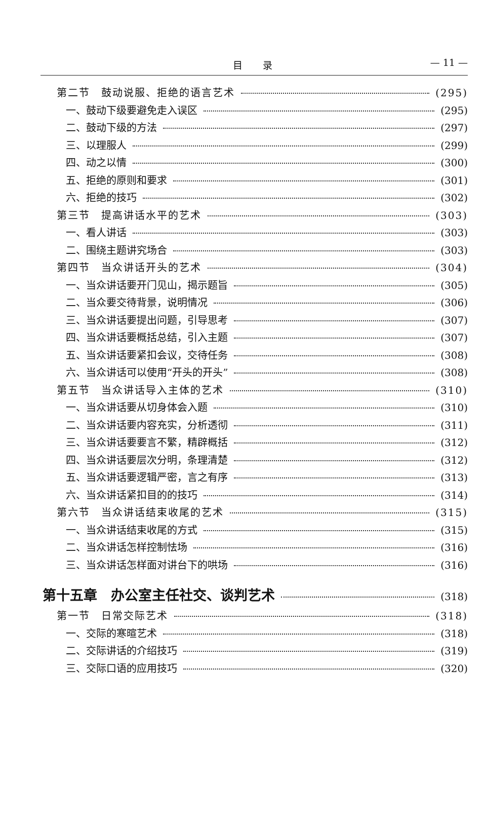目录 — 11 —
第二节　鼓动说服、拒绝的语言艺术 (295)
一、鼓动下级要避免走入误区 (295)
二、鼓动下级的方法 (297)
三、以理服人 (299)
四、动之以情 (300)
五、拒绝的原则和要求 (301)
六、拒绝的技巧 (302)
第三节　提高讲话水平的艺术 (303)
一、看人讲话 (303)
二、围绕主题讲究场合 (303)
第四节　当众讲话开头的艺术 (304)
一、当众讲话要开门见山，揭示题旨 (305)
二、当众要交待背景，说明情况 (306)
三、当众讲话要提出问题，引导思考 (307)
四、当众讲话要概括总结，引入主题 (307)
五、当众讲话要紧扣会议，交待任务 (308)
六、当众讲话可以使用“开头的开头” (308)
第五节　当众讲话导入主体的艺术 (310)
一、当众讲话要从切身体会入题 (310)
二、当众讲话要内容充实，分析透彻 (311)
三、当众讲话要要言不繁，精辟概括 (312)
四、当众讲话要层次分明，条理清楚 (312)
五、当众讲话要逻辑严密，言之有序 (313)
六、当众讲话紧扣目的的技巧 (314)
第六节　当众讲话结束收尾的艺术 (315)
一、当众讲话结束收尾的方式 (315)
二、当众讲话怎样控制怯场 (316)
三、当众讲话怎样面对讲台下的哄场 (316)
第十五章　办公室主任社交、谈判艺术 (318)
第一节　日常交际艺术 (318)
一、交际的寒暄艺术 (318)
二、交际讲话的介绍技巧 (319)
三、交际口语的应用技巧 (320)